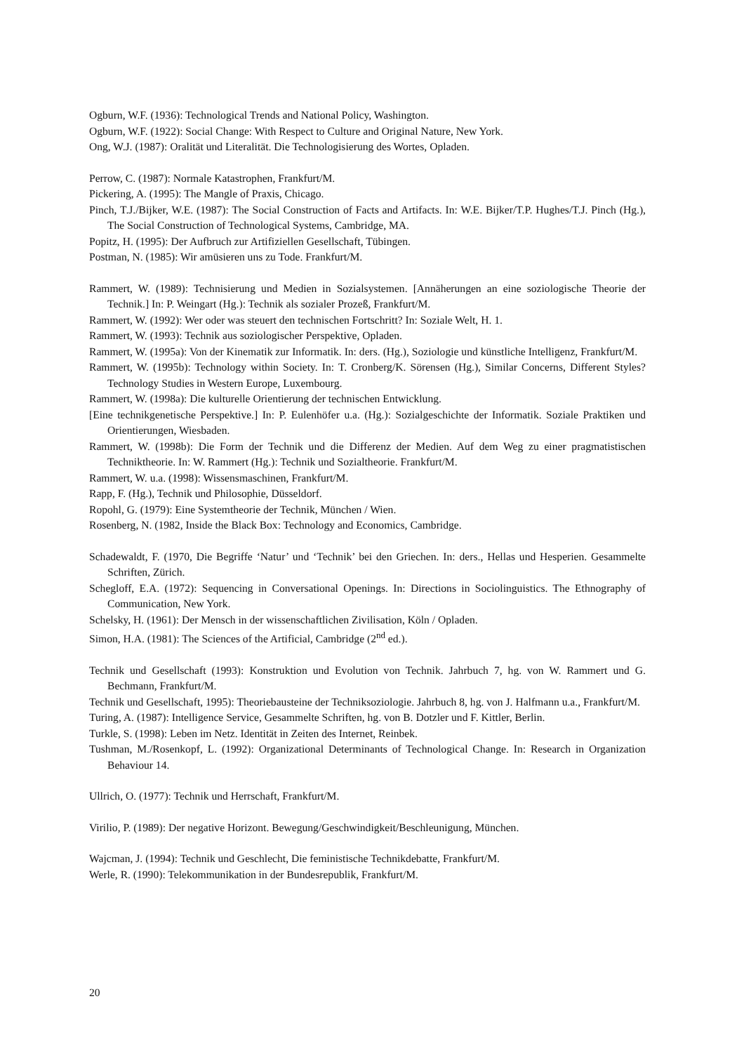Ogburn, W.F. (1936): Technological Trends and National Policy, Washington.
Ogburn, W.F. (1922): Social Change: With Respect to Culture and Original Nature, New York.
Ong, W.J. (1987): Oralität und Literalität. Die Technologisierung des Wortes, Opladen.
Perrow, C. (1987): Normale Katastrophen, Frankfurt/M.
Pickering, A. (1995): The Mangle of Praxis, Chicago.
Pinch, T.J./Bijker, W.E. (1987): The Social Construction of Facts and Artifacts. In: W.E. Bijker/T.P. Hughes/T.J. Pinch (Hg.), The Social Construction of Technological Systems, Cambridge, MA.
Popitz, H. (1995): Der Aufbruch zur Artifiziellen Gesellschaft, Tübingen.
Postman, N. (1985): Wir amüsieren uns zu Tode. Frankfurt/M.
Rammert, W. (1989): Technisierung und Medien in Sozialsystemen. [Annäherungen an eine soziologische Theorie der Technik.] In: P. Weingart (Hg.): Technik als sozialer Prozeß, Frankfurt/M.
Rammert, W. (1992): Wer oder was steuert den technischen Fortschritt? In: Soziale Welt, H. 1.
Rammert, W. (1993): Technik aus soziologischer Perspektive, Opladen.
Rammert, W. (1995a): Von der Kinematik zur Informatik. In: ders. (Hg.), Soziologie und künstliche Intelligenz, Frankfurt/M.
Rammert, W. (1995b): Technology within Society. In: T. Cronberg/K. Sörensen (Hg.), Similar Concerns, Different Styles? Technology Studies in Western Europe, Luxembourg.
Rammert, W. (1998a): Die kulturelle Orientierung der technischen Entwicklung.
[Eine technikgenetische Perspektive.] In: P. Eulenhöfer u.a. (Hg.): Sozialgeschichte der Informatik. Soziale Praktiken und Orientierungen, Wiesbaden.
Rammert, W. (1998b): Die Form der Technik und die Differenz der Medien. Auf dem Weg zu einer pragmatistischen Techniktheorie. In: W. Rammert (Hg.): Technik und Sozialtheorie. Frankfurt/M.
Rammert, W. u.a. (1998): Wissensmaschinen, Frankfurt/M.
Rapp, F. (Hg.), Technik und Philosophie, Düsseldorf.
Ropohl, G. (1979): Eine Systemtheorie der Technik, München / Wien.
Rosenberg, N. (1982, Inside the Black Box: Technology and Economics, Cambridge.
Schadewaldt, F. (1970, Die Begriffe ‘Natur’ und ‘Technik’ bei den Griechen. In: ders., Hellas und Hesperien. Gesammelte Schriften, Zürich.
Schegloff, E.A. (1972): Sequencing in Conversational Openings. In: Directions in Sociolinguistics. The Ethnography of Communication, New York.
Schelsky, H. (1961): Der Mensch in der wissenschaftlichen Zivilisation, Köln / Opladen.
Simon, H.A. (1981): The Sciences of the Artificial, Cambridge (2<sup>nd</sup> ed.).
Technik und Gesellschaft (1993): Konstruktion und Evolution von Technik. Jahrbuch 7, hg. von W. Rammert und G. Bechmann, Frankfurt/M.
Technik und Gesellschaft, 1995): Theoriebausteine der Techniksoziologie. Jahrbuch 8, hg. von J. Halfmann u.a., Frankfurt/M.
Turing, A. (1987): Intelligence Service, Gesammelte Schriften, hg. von B. Dotzler und F. Kittler, Berlin.
Turkle, S. (1998): Leben im Netz. Identität in Zeiten des Internet, Reinbek.
Tushman, M./Rosenkopf, L. (1992): Organizational Determinants of Technological Change. In: Research in Organization Behaviour 14.
Ullrich, O. (1977): Technik und Herrschaft, Frankfurt/M.
Virilio, P. (1989): Der negative Horizont. Bewegung/Geschwindigkeit/Beschleunigung, München.
Wajcman, J. (1994): Technik und Geschlecht, Die feministische Technikdebatte, Frankfurt/M.
Werle, R. (1990): Telekommunikation in der Bundesrepublik, Frankfurt/M.
20